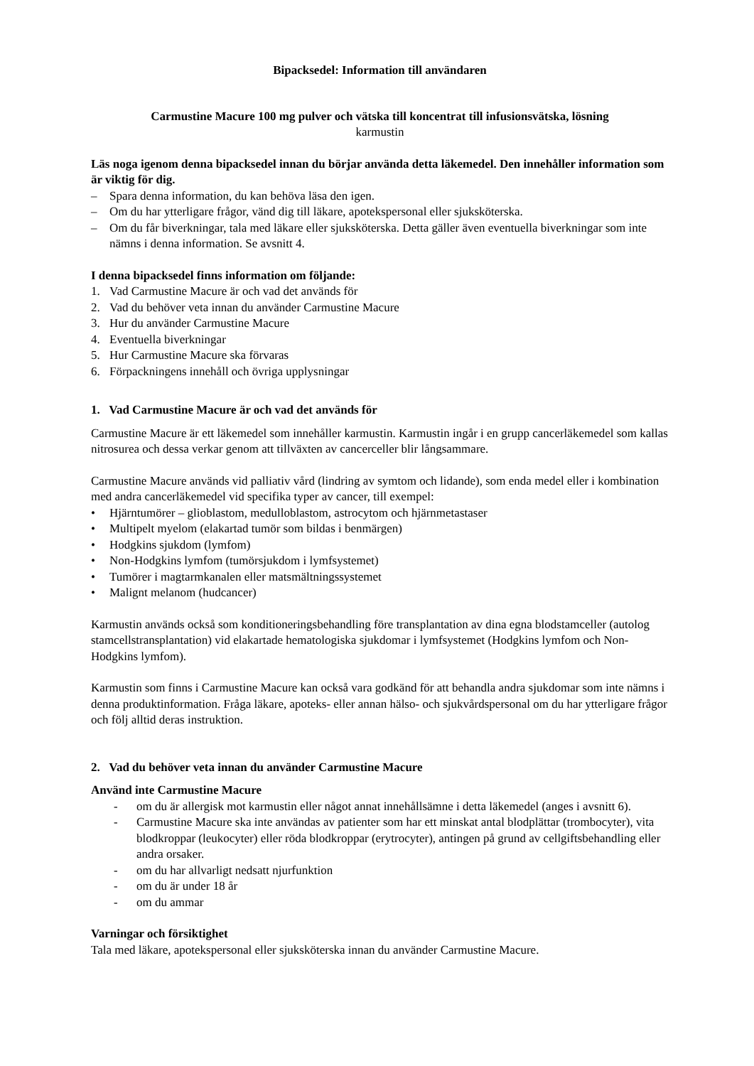Bipacksedel: Information till användaren
Carmustine Macure 100 mg pulver och vätska till koncentrat till infusionsvätska, lösning
karmustin
Läs noga igenom denna bipacksedel innan du börjar använda detta läkemedel. Den innehåller information som är viktig för dig.
– Spara denna information, du kan behöva läsa den igen.
– Om du har ytterligare frågor, vänd dig till läkare, apotekspersonal eller sjuksköterska.
– Om du får biverkningar, tala med läkare eller sjuksköterska. Detta gäller även eventuella biverkningar som inte nämns i denna information. Se avsnitt 4.
I denna bipacksedel finns information om följande:
1. Vad Carmustine Macure är och vad det används för
2. Vad du behöver veta innan du använder Carmustine Macure
3. Hur du använder Carmustine Macure
4. Eventuella biverkningar
5. Hur Carmustine Macure ska förvaras
6. Förpackningens innehåll och övriga upplysningar
1. Vad Carmustine Macure är och vad det används för
Carmustine Macure är ett läkemedel som innehåller karmustin. Karmustin ingår i en grupp cancerläkemedel som kallas nitrosurea och dessa verkar genom att tillväxten av cancerceller blir långsammare.
Carmustine Macure används vid palliativ vård (lindring av symtom och lidande), som enda medel eller i kombination med andra cancerläkemedel vid specifika typer av cancer, till exempel:
• Hjärntumörer – glioblastom, medulloblastom, astrocytom och hjärnmetastaser
• Multipelt myelom (elakartad tumör som bildas i benmärgen)
• Hodgkins sjukdom (lymfom)
• Non-Hodgkins lymfom (tumörsjukdom i lymfsystemet)
• Tumörer i magtarmkanalen eller matsmältningssystemet
• Malignt melanom (hudcancer)
Karmustin används också som konditioneringsbehandling före transplantation av dina egna blodstamceller (autolog stamcellstransplantation) vid elakartade hematologiska sjukdomar i lymfsystemet (Hodgkins lymfom och Non-Hodgkins lymfom).
Karmustin som finns i Carmustine Macure kan också vara godkänd för att behandla andra sjukdomar som inte nämns i denna produktinformation. Fråga läkare, apoteks- eller annan hälso- och sjukvårdspersonal om du har ytterligare frågor och följ alltid deras instruktion.
2. Vad du behöver veta innan du använder Carmustine Macure
Använd inte Carmustine Macure
- om du är allergisk mot karmustin eller något annat innehållsämne i detta läkemedel (anges i avsnitt 6).
- Carmustine Macure ska inte användas av patienter som har ett minskat antal blodplättar (trombocyter), vita blodkroppar (leukocyter) eller röda blodkroppar (erytrocyter), antingen på grund av cellgiftsbehandling eller andra orsaker.
- om du har allvarligt nedsatt njurfunktion
- om du är under 18 år
- om du ammar
Varningar och försiktighet
Tala med läkare, apotekspersonal eller sjuksköterska innan du använder Carmustine Macure.